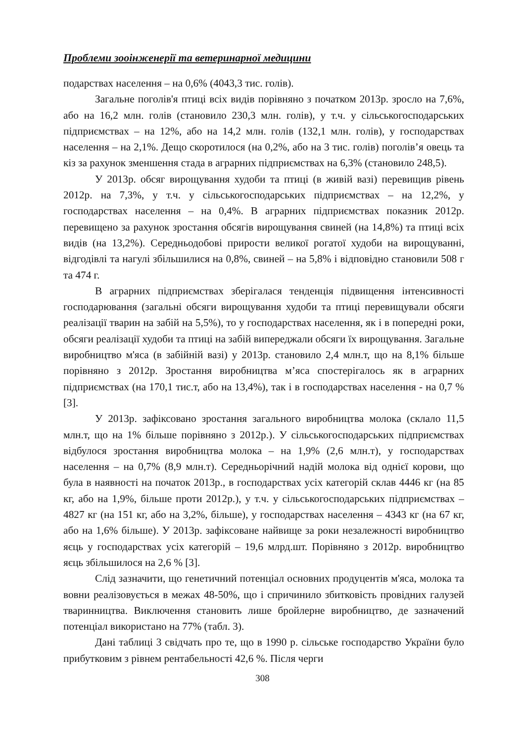Проблеми зооінженерії та ветеринарної медицини
подарствах населення – на 0,6% (4043,3 тис. голів).
Загальне поголів'я птиці всіх видів порівняно з початком 2013р. зросло на 7,6%, або на 16,2 млн. голів (становило 230,3 млн. голів), у т.ч. у сільськогосподарських підприємствах – на 12%, або на 14,2 млн. голів (132,1 млн. голів), у господарствах населення – на 2,1%. Дещо скоротилося (на 0,2%, або на 3 тис. голів) поголів’я овець та кіз за рахунок зменшення стада в аграрних підприємствах на 6,3% (становило 248,5).
У 2013р. обсяг вирощування худоби та птиці (в живій вазі) перевищив рівень 2012р. на 7,3%, у т.ч. у сільськогосподарських підприємствах – на 12,2%, у господарствах населення – на 0,4%. В аграрних підприємствах показник 2012р. перевищено за рахунок зростання обсягів вирощування свиней (на 14,8%) та птиці всіх видів (на 13,2%). Середньодобові прирости великої рогатої худоби на вирощуванні, відгодівлі та нагулі збільшилися на 0,8%, свиней – на 5,8% і відповідно становили 508 г та 474 г.
В аграрних підприємствах зберігалася тенденція підвищення інтенсивності господарювання (загальні обсяги вирощування худоби та птиці перевищували обсяги реалізації тварин на забій на 5,5%), то у господарствах населення, як і в попередні роки, обсяги реалізації худоби та птиці на забій випереджали обсяги їх вирощування. Загальне виробництво м'яса (в забійній вазі) у 2013р. становило 2,4 млн.т, що на 8,1% більше порівняно з 2012р. Зростання виробництва м’яса спостерігалось як в аграрних підприємствах (на 170,1 тис.т, або на 13,4%), так і в господарствах населення - на 0,7 % [3].
У 2013р. зафіксовано зростання загального виробництва молока (склало 11,5 млн.т, що на 1% більше порівняно з 2012р.). У сільськогосподарських підприємствах відбулося зростання виробництва молока – на 1,9% (2,6 млн.т), у господарствах населення – на 0,7% (8,9 млн.т). Середньорічний надій молока від однієї корови, що була в наявності на початок 2013р., в господарствах усіх категорій склав 4446 кг (на 85 кг, або на 1,9%, більше проти 2012р.), у т.ч. у сільськогосподарських підприємствах – 4827 кг (на 151 кг, або на 3,2%, більше), у господарствах населення – 4343 кг (на 67 кг, або на 1,6% більше). У 2013р. зафіксоване найвище за роки незалежності виробництво яєць у господарствах усіх категорій – 19,6 млрд.шт. Порівняно з 2012р. виробництво яєць збільшилося на 2,6 % [3].
Слід зазначити, що генетичний потенціал основних продуцентів м'яса, молока та вовни реалізовується в межах 48-50%, що і спричинило збитковість провідних галузей тваринництва. Виключення становить лише бройлерне виробництво, де зазначений потенціал використано на 77% (табл. 3).
Дані таблиці 3 свідчать про те, що в 1990 р. сільське господарство України було прибутковим з рівнем рентабельності 42,6 %. Після черги
308